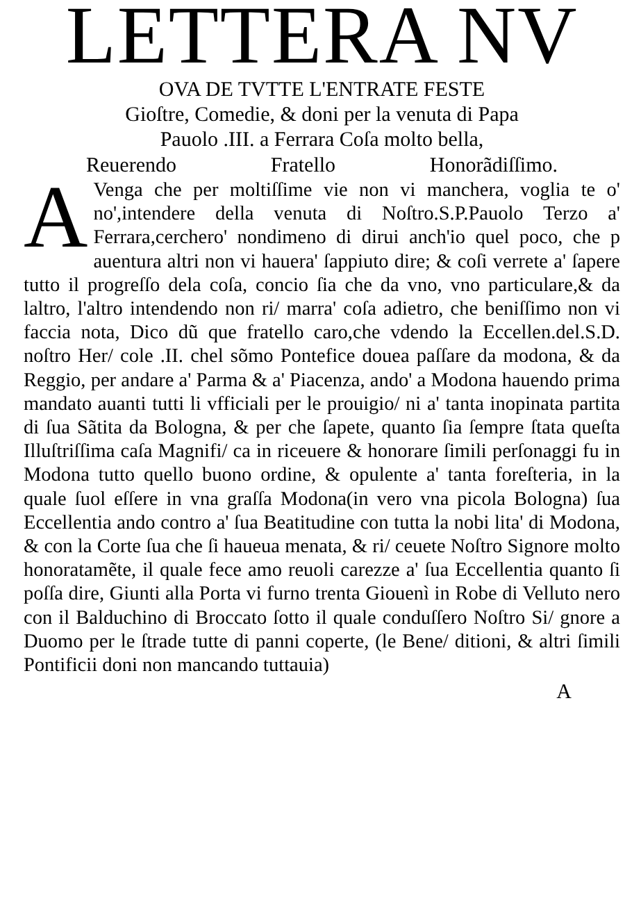LETTERA NV
OVA DE TVTTE L'ENTRATE FESTE
Gioſtre, Comedie, & doni per la venuta di Papa
Pauolo .III. a Ferrara Coſa molto bella,
Reuerendo Fratello Honorãdiſſimo.
AVenga che per moltiſſime vie non vi manchera, voglia te o' no',intendere della venuta di Noſtro.S.P.Pauolo Terzo a' Ferrara,cerchero' nondimeno di dirui anch'io quel poco, che p auentura altri non vi hauera' ſappiuto dire; & coſi verrete a' ſapere tutto il progreſſo dela coſa, concio ſia che da vno, vno particulare,& da laltro, l'altro intendendo non ri/ marra' coſa adietro, che beniſſimo non vi faccia nota, Dico dũ que fratello caro,che vdendo la Eccellen.del.S.D. noſtro Her/ cole .II. chel sõmo Pontefice douea paſſare da modona, & da Reggio, per andare a' Parma & a' Piacenza, ando' a Modona hauendo prima mandato auanti tutti li vfficiali per le prouigio/ ni a' tanta inopinata partita di ſua Sãtita da Bologna, & per che ſapete, quanto ſia ſempre ſtata queſta Illuſtriſſima caſa Magnifi/ ca in riceuere & honorare ſimili perſonaggi fu in Modona tutto quello buono ordine, & opulente a' tanta foreſteria, in la quale ſuol eſſere in vna graſſa Modona(in vero vna picola Bologna) ſua Eccellentia ando contro a' ſua Beatitudine con tutta la nobi lita' di Modona, & con la Corte ſua che ſi haueua menata, & ri/ ceuete Noſtro Signore molto honoratamẽte, il quale fece amo reuoli carezze a' ſua Eccellentia quanto ſi poſſa dire, Giunti alla Porta vi furno trenta Giouenì in Robe di Velluto nero con il Balduchino di Broccato ſotto il quale conduſſero Noſtro Si/ gnore a Duomo per le ſtrade tutte di panni coperte, (le Bene/ ditioni, & altri ſimili Pontificii doni non mancando tuttauia)
A